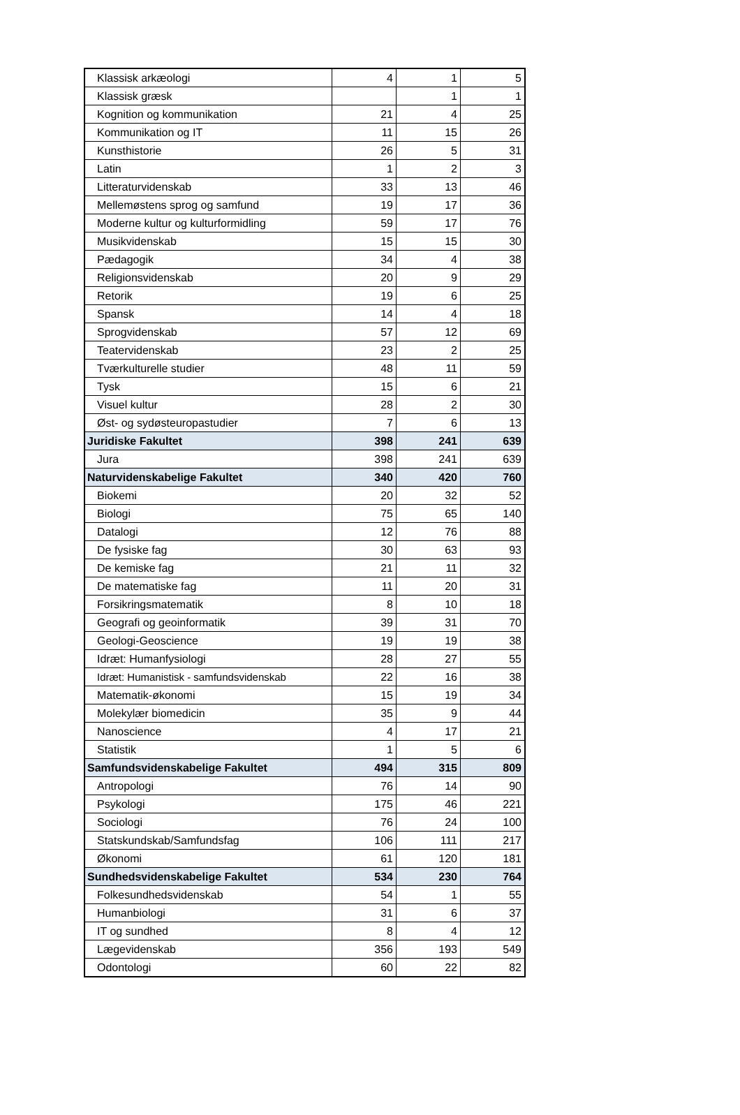| Klassisk arkæologi | 4 | 1 | 5 |
| Klassisk græsk | | 1 | 1 |
| Kognition og kommunikation | 21 | 4 | 25 |
| Kommunikation og IT | 11 | 15 | 26 |
| Kunsthistorie | 26 | 5 | 31 |
| Latin | 1 | 2 | 3 |
| Litteraturvidenskab | 33 | 13 | 46 |
| Mellemøstens sprog og samfund | 19 | 17 | 36 |
| Moderne kultur og kulturformidling | 59 | 17 | 76 |
| Musikvidenskab | 15 | 15 | 30 |
| Pædagogik | 34 | 4 | 38 |
| Religionsvidenskab | 20 | 9 | 29 |
| Retorik | 19 | 6 | 25 |
| Spansk | 14 | 4 | 18 |
| Sprogvidenskab | 57 | 12 | 69 |
| Teatervidenskab | 23 | 2 | 25 |
| Tværkulturelle studier | 48 | 11 | 59 |
| Tysk | 15 | 6 | 21 |
| Visuel kultur | 28 | 2 | 30 |
| Øst- og sydøsteuropastudier | 7 | 6 | 13 |
| Juridiske Fakultet | 398 | 241 | 639 |
| Jura | 398 | 241 | 639 |
| Naturvidenskabelige Fakultet | 340 | 420 | 760 |
| Biokemi | 20 | 32 | 52 |
| Biologi | 75 | 65 | 140 |
| Datalogi | 12 | 76 | 88 |
| De fysiske fag | 30 | 63 | 93 |
| De kemiske fag | 21 | 11 | 32 |
| De matematiske fag | 11 | 20 | 31 |
| Forsikringsmatematik | 8 | 10 | 18 |
| Geografi og geoinformatik | 39 | 31 | 70 |
| Geologi-Geoscience | 19 | 19 | 38 |
| Idræt: Humanfysiologi | 28 | 27 | 55 |
| Idræt: Humanistisk - samfundsvidenskab | 22 | 16 | 38 |
| Matematik-økonomi | 15 | 19 | 34 |
| Molekylær biomedicin | 35 | 9 | 44 |
| Nanoscience | 4 | 17 | 21 |
| Statistik | 1 | 5 | 6 |
| Samfundsvidenskabelige Fakultet | 494 | 315 | 809 |
| Antropologi | 76 | 14 | 90 |
| Psykologi | 175 | 46 | 221 |
| Sociologi | 76 | 24 | 100 |
| Statskundskab/Samfundsfag | 106 | 111 | 217 |
| Økonomi | 61 | 120 | 181 |
| Sundhedsvidenskabelige Fakultet | 534 | 230 | 764 |
| Folkesundhedsvidenskab | 54 | 1 | 55 |
| Humanbiologi | 31 | 6 | 37 |
| IT og sundhed | 8 | 4 | 12 |
| Lægevidenskab | 356 | 193 | 549 |
| Odontologi | 60 | 22 | 82 |